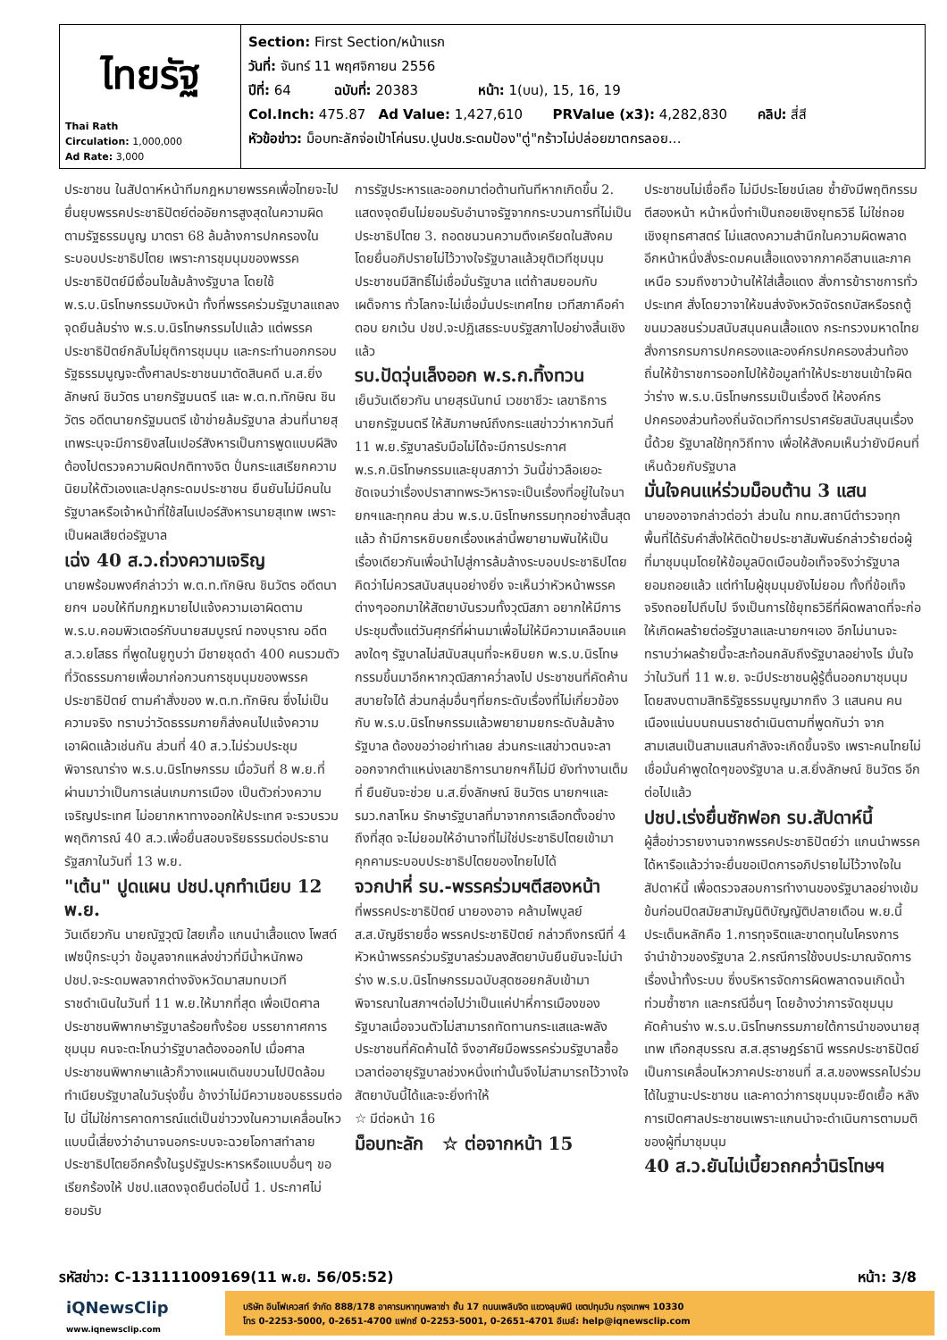| ไทยรัฐ Thai Rath Circulation: 1,000,000 Ad Rate: 3,000 | Section: First Section/หน้าแรก วันที่: จันทร์ 11 พฤศจิกายน 2556 ปีที่: 64 ฉบับที่: 20383 หน้า: 1(บน), 15, 16, 19 Col.Inch: 475.87 Ad Value: 1,427,610 PRValue (x3): 4,282,830 คลิป: สี่สี หัวข้อข่าว: ม็อบทะลักจ่อเป้าโค่นรบ.ปูนปช.ระดมป้อง"ตู่"กร้าวไม่ปล่อยฆาตกรลอย... |
ประชาชน ในสัปดาห์หน้าทีมกฎหมายพรรคเพื่อไทยจะไปยื่นยุบพรรคประชาธิปัตย์ต่ออัยการสูงสุดในความผิดตามรัฐธรรมนูญ มาตรา 68 ล้มล้างการปกครองในระบอบประชาธิปไตย เพราะการชุมนุมของพรรคประชาธิปัตย์มีเงื่อนไขล้มล้างรัฐบาล โดยใช้ พ.ร.บ.นิรโทษกรรมบังหน้า ทั้งที่พรรคร่วมรัฐบาลแถลงจุดยืนล้มร่าง พ.ร.บ.นิรโทษกรรมไปแล้ว แต่พรรคประชาธิปัตย์กลับไม่ยุติการชุมนุม และกระทำนอกกรอบรัฐธรรมนูญจะตั้งศาลประชาชนมาตัดสินคดี น.ส.ยิ่งลักษณ์ ชินวัตร นายกรัฐมนตรี และ พ.ต.ท.ทักษิณ ชินวัตร อดีตนายกรัฐมนตรี เข้าข่ายล้มรัฐบาล ส่วนที่นายสุเทพระบุจะมีการยิงสไนเปอร์สังหารเป็นการพูดแบบผีสิง ต้องไปตรวจความผิดปกติทางจิต ปั่นกระแสเรียกความนิยมให้ตัวเองและปลุกระดมประชาชน ยืนยันไม่มีคนในรัฐบาลหรือเจ้าหน้าที่ใช้สไนเปอร์สังหารนายสุเทพ เพราะเป็นผลเสียต่อรัฐบาล
เฉ่ง 40 ส.ว.ถ่วงความเจริญ
นายพร้อมพงศ์กล่าวว่า พ.ต.ท.ทักษิณ ชินวัตร อดีตนายกฯ มอบให้ทีมกฎหมายไปแจ้งความเอาผิดตาม พ.ร.บ.คอมพิวเตอร์กับนายสมบูรณ์ ทองบุราณ อดีต ส.ว.ยโสธร ที่พูดในยูทูบว่า มีชายชุดดำ 400 คนรวมตัวที่วัดธรรมกายเพื่อมาก่อกวนการชุมนุมของพรรคประชาธิปัตย์ ตามคำสั่งของ พ.ต.ท.ทักษิณ ซึ่งไม่เป็นความจริง ทราบว่าวัดธรรมกายก็ส่งคนไปแจ้งความเอาผิดแล้วเช่นกัน ส่วนที่ 40 ส.ว.ไม่ร่วมประชุมพิจารณาร่าง พ.ร.บ.นิรโทษกรรม เมื่อวันที่ 8 พ.ย.ที่ผ่านมาว่าเป็นการเล่นเกมการเมือง เป็นตัวถ่วงความเจริญประเทศ ไม่อยากหาทางออกให้ประเทศ จะรวบรวมพฤติการณ์ 40 ส.ว.เพื่อยื่นสอบจริยธรรมต่อประธานรัฐสภาในวันที่ 13 พ.ย.
"เต้น" ปูดแผน ปชป.บุกทำเนียบ 12 พ.ย.
วันเดียวกัน นายณัฐวุฒิ ใสยเกื้อ แกนนำเสื้อแดง โพสต์เฟซบุ๊กระบุว่า ข้อมูลจากแหล่งข่าวที่มีน้ำหนักพอ ปชป.จะระดมพลจากต่างจังหวัดมาสมทบเวทีราชดำเนินในวันที่ 11 พ.ย.ให้มากที่สุด เพื่อเปิดศาลประชาชนพิพากษารัฐบาลร้อยทั้งร้อย บรรยากาศการชุมนุม คนจะตะโกนว่ารัฐบาลต้องออกไป เมื่อศาลประชาชนพิพากษาแล้วก็วางแผนเดินขบวนไปปิดล้อมทำเนียบรัฐบาลในวันรุ่งขึ้น อ้างว่าไม่มีความชอบธรรมต่อไป นี่ไม่ใช่การคาดการณ์แต่เป็นข่าววงในความเคลื่อนไหวแบบนี้เสี่ยงว่าอำนาจนอกระบบจะฉวยโอกาสทำลายประชาธิปไตยอีกครั้งในรูปรัฐประหารหรือแบบอื่นๆ ขอเรียกร้องให้ ปชป.แสดงจุดยืนต่อไปนี้ 1. ประกาศไม่ยอมรับ
การรัฐประหารและออกมาต่อต้านทันทีหากเกิดขึ้น 2. แสดงจุดยืนไม่ยอมรับอำนาจรัฐจากกระบวนการที่ไม่เป็นประชาธิปไตย 3. ถอดชนวนความตึงเครียดในสังคม โดยยื่นอภิปรายไม่ไว้วางใจรัฐบาลแล้วยุติเวทีชุมนุม ประชาชนมีสิทธิ์ไม่เชื่อมั่นรัฐบาล แต่ถ้าสมยอมกับเผด็จการ ทั่วโลกจะไม่เชื่อมั่นประเทศไทย เวทีสภาคือคำตอบ ยกเว้น ปชป.จะปฏิเสธระบบรัฐสภาไปอย่างสิ้นเชิงแล้ว
รบ.ปัดวุ่นเล็งออก พ.ร.ก.ทิ้งทวน
เย็นวันเดียวกัน นายสุรนันทน์ เวชชาชีวะ เลขาธิการนายกรัฐมนตรี ให้สัมภาษณ์ถึงกระแสข่าวว่าหากวันที่ 11 พ.ย.รัฐบาลรับมือไม่ได้จะมีการประกาศ พ.ร.ก.นิรโทษกรรมและยุบสภาว่า วันนี้ข่าวลือเยอะ ชัดเจนว่าเรื่องปราสาทพระวิหารจะเป็นเรื่องที่อยู่ในใจนายกฯและทุกคน ส่วน พ.ร.บ.นิรโทษกรรมทุกอย่างสิ้นสุดแล้ว ถ้ามีการหยิบยกเรื่องเหล่านี้พยายามพันให้เป็นเรื่องเดียวกันเพื่อนำไปสู่การล้มล้างระบอบประชาธิปไตย คิดว่าไม่ควรสนับสนุนอย่างยิ่ง จะเห็นว่าหัวหน้าพรรคต่างๆออกมาให้สัตยาบันรวมทั้งวุฒิสภา อยากให้มีการประชุมตั้งแต่วันศุกร์ที่ผ่านมาเพื่อไม่ให้มีความเคลือบแคลงใดๆ รัฐบาลไม่สนับสนุนที่จะหยิบยก พ.ร.บ.นิรโทษกรรมขึ้นมาอีกหากวุฒิสภาคว่ำลงไป ประชาชนที่คัดค้านสบายใจได้ ส่วนกลุ่มอื่นๆที่ยกระดับเรื่องที่ไม่เกี่ยวข้องกับ พ.ร.บ.นิรโทษกรรมแล้วพยายามยกระดับล้มล้างรัฐบาล ต้องขอว่าอย่าทำเลย ส่วนกระแสข่าวตนจะลาออกจากตำแหน่งเลขาธิการนายกฯก็ไม่มี ยังทำงานเต็มที่ ยืนยันจะช่วย น.ส.ยิ่งลักษณ์ ชินวัตร นายกฯและ รมว.กลาโหม รักษารัฐบาลที่มาจากการเลือกตั้งอย่างถึงที่สุด จะไม่ยอมให้อำนาจที่ไม่ใช่ประชาธิปไตยเข้ามาคุกคามระบอบประชาธิปไตยของไทยไปได้
จวกปาหี่ รบ.-พรรคร่วมฯตีสองหน้า
ที่พรรคประชาธิปัตย์ นายองอาจ คล้ามไพบูลย์ ส.ส.บัญชีรายชื่อ พรรคประชาธิปัตย์ กล่าวถึงกรณีที่ 4 หัวหน้าพรรคร่วมรัฐบาลร่วมลงสัตยาบันยืนยันจะไม่นำร่าง พ.ร.บ.นิรโทษกรรมฉบับสุดซอยกลับเข้ามาพิจารณาในสภาฯต่อไปว่าเป็นแค่ปาหี่การเมืองของรัฐบาลเมื่อจวนตัวไม่สามารถทัดทานกระแสและพลังประชาชนที่คัดค้านได้ จึงอาศัยมือพรรคร่วมรัฐบาลซื้อเวลาต่ออายุรัฐบาลช่วงหนึ่งเท่านั้นจึงไม่สามารถไว้วางใจสัตยาบันนี้ได้และจะยิ่งทำให้
☆ มีต่อหน้า 16
ม็อบทะลัก ☆ ต่อจากหน้า 15
ประชาชนไม่เชื่อถือ ไม่มีประโยชน์เลย ซ้ำยังมีพฤติกรรมตีสองหน้า หน้าหนึ่งทำเป็นถอยเชิงยุทธวิธี ไม่ใช่ถอยเชิงยุทธศาสตร์ ไม่แสดงความสำนึกในความผิดพลาด อีกหน้าหนึ่งสั่งระดมคนเสื้อแดงจากภาคอีสานและภาคเหนือ รวมถึงชาวบ้านให้ใส่เสื้อแดง สั่งการข้าราชการทั่วประเทศ สั่งโดยวาจาให้ขนส่งจังหวัดจัดรถบัสหรือรถตู้ ขนมวลชนร่วมสนับสนุนคนเสื้อแดง กระทรวงมหาดไทยสั่งการกรมการปกครองและองค์กรปกครองส่วนท้องถิ่นให้ข้าราชการออกไปให้ข้อมูลทำให้ประชาชนเข้าใจผิดว่าร่าง พ.ร.บ.นิรโทษกรรมเป็นเรื่องดี ให้องค์กรปกครองส่วนท้องถิ่นจัดเวทีการปราศรัยสนับสนุนเรื่องนี้ด้วย รัฐบาลใช้ทุกวิถีทาง เพื่อให้สังคมเห็นว่ายังมีคนที่เห็นด้วยกับรัฐบาล
มั่นใจคนแห่ร่วมม็อบต้าน 3 แสน
นายองอาจกล่าวต่อว่า ส่วนใน กทม.สถานีตำรวจทุกพื้นที่ได้รับคำสั่งให้ติดป้ายประชาสัมพันธ์กล่าวร้ายต่อผู้ที่มาชุมนุมโดยให้ข้อมูลบิดเบือนข้อเท็จจริงว่ารัฐบาลยอมถอยแล้ว แต่ทำไมผู้ชุมนุมยังไม่ยอม ทั้งที่ข้อเท็จจริงถอยไปถึบไป จึงเป็นการใช้ยุทธวิธีที่ผิดพลาดที่จะก่อให้เกิดผลร้ายต่อรัฐบาลและนายกฯเอง อีกไม่นานจะทราบว่าผลร้ายนี้จะสะท้อนกลับถึงรัฐบาลอย่างไร มั่นใจว่าในวันที่ 11 พ.ย. จะมีประชาชนผู้รู้ตื่นออกมาชุมนุมโดยสงบตามสิทธิรัฐธรรมนูญมากถึง 3 แสนคน คนเนืองแน่นบนถนนราชดำเนินตามที่พูดกันว่า จากสามเสนเป็นสามแสนกำลังจะเกิดขึ้นจริง เพราะคนไทยไม่เชื่อมั่นคำพูดใดๆของรัฐบาล น.ส.ยิ่งลักษณ์ ชินวัตร อีกต่อไปแล้ว
ปชป.เร่งยื่นซักฟอก รบ.สัปดาห์นี้
ผู้สื่อข่าวรายงานจากพรรคประชาธิปัตย์ว่า แกนนำพรรคได้หารือแล้วว่าจะยื่นขอเปิดการอภิปรายไม่ไว้วางใจในสัปดาห์นี้ เพื่อตรวจสอบการทำงานของรัฐบาลอย่างเข้มข้นก่อนปิดสมัยสามัญนิติบัญญัติปลายเดือน พ.ย.นี้ ประเด็นหลักคือ 1.การทุจริตและขาดทุนในโครงการจำนำข้าวของรัฐบาล 2.กรณีการใช้งบประมาณจัดการเรื่องน้ำทั้งระบบ ซึ่งบริหารจัดการผิดพลาดจนเกิดน้ำท่วมซ้ำซาก และกรณีอื่นๆ โดยอ้างว่าการจัดชุมนุมคัดค้านร่าง พ.ร.บ.นิรโทษกรรมภายใต้การนำของนายสุเทพ เทือกสุบรรณ ส.ส.สุราษฎร์ธานี พรรคประชาธิปัตย์ เป็นการเคลื่อนไหวภาคประชาชนที่ ส.ส.ของพรรคไปร่วมได้ในฐานะประชาชน และคาดว่าการชุมนุมจะยืดเยื้อ หลังการเปิดศาลประชาชนเพราะแกนนำจะดำเนินการตามมติของผู้ที่มาชุมนุม
40 ส.ว.ยันไม่เบี้ยวถกคว่ำนิรโทษฯ
รหัสข่าว: C-131111009169(11 พ.ย. 56/05:52) หน้า: 3/8
iQNewsClip
www.iqnewsclip.com
บริษัท อินโฟเควสท์ จำกัด 888/178 อาคารมหาทุนพลาซ่า ชั้น 17 ถนนเพลินจิต แขวงลุมพินี เขตปทุมวัน กรุงเทพฯ 10330
โทร 0-2253-5000, 0-2651-4700 แฟกซ์ 0-2253-5001, 0-2651-4701 อีเมล์: help@iqnewsclip.com